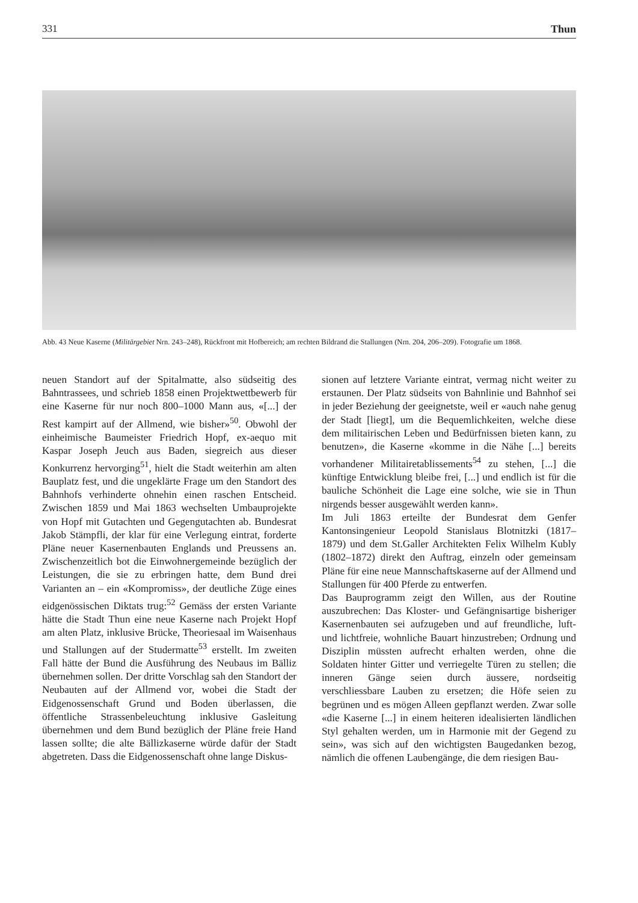331 Thun
Abb. 43 Neue Kaserne (Militärgebiet Nrn. 243–248), Rückfront mit Hofbereich; am rechten Bildrand die Stallungen (Nrn. 204, 206–209). Fotografie um 1868.
neuen Standort auf der Spitalmatte, also südseitig des Bahntrassees, und schrieb 1858 einen Projektwettbewerb für eine Kaserne für nur noch 800–1000 Mann aus, «[...] der Rest kampirt auf der Allmend, wie bisher»<sup>50</sup>. Obwohl der einheimische Baumeister Friedrich Hopf, ex-aequo mit Kaspar Joseph Jeuch aus Baden, siegreich aus dieser Konkurrenz hervorging<sup>51</sup>, hielt die Stadt weiterhin am alten Bauplatz fest, und die ungeklärte Frage um den Standort des Bahnhofs verhinderte ohnehin einen raschen Entscheid. Zwischen 1859 und Mai 1863 wechselten Umbauprojekte von Hopf mit Gutachten und Gegengutachten ab. Bundesrat Jakob Stämpfli, der klar für eine Verlegung eintrat, forderte Pläne neuer Kasernenbauten Englands und Preussens an. Zwischenzeitlich bot die Einwohnergemeinde bezüglich der Leistungen, die sie zu erbringen hatte, dem Bund drei Varianten an – ein «Kompromiss», der deutliche Züge eines eidgenössischen Diktats trug:<sup>52</sup> Gemäss der ersten Variante hätte die Stadt Thun eine neue Kaserne nach Projekt Hopf am alten Platz, inklusive Brücke, Theoriesaal im Waisenhaus und Stallungen auf der Studermatte<sup>53</sup> erstellt. Im zweiten Fall hätte der Bund die Ausführung des Neubaus im Bälliz übernehmen sollen. Der dritte Vorschlag sah den Standort der Neubauten auf der Allmend vor, wobei die Stadt der Eidgenossenschaft Grund und Boden überlassen, die öffentliche Strassenbeleuchtung inklusive Gasleitung übernehmen und dem Bund bezüglich der Pläne freie Hand lassen sollte; die alte Bällizkaserne würde dafür der Stadt abgetreten. Dass die Eidgenossenschaft ohne lange Diskus-
sionen auf letztere Variante eintrat, vermag nicht weiter zu erstaunen. Der Platz südseits von Bahnlinie und Bahnhof sei in jeder Beziehung der geeignetste, weil er «auch nahe genug der Stadt [liegt], um die Bequemlichkeiten, welche diese dem militairischen Leben und Bedürfnissen bieten kann, zu benutzen», die Kaserne «komme in die Nähe [...] bereits vorhandener Militairetablissements<sup>54</sup> zu stehen, [...] die künftige Entwicklung bleibe frei, [...] und endlich ist für die bauliche Schönheit die Lage eine solche, wie sie in Thun nirgends besser ausgewählt werden kann».
Im Juli 1863 erteilte der Bundesrat dem Genfer Kantonsingenieur Leopold Stanislaus Blotnitzki (1817–1879) und dem St.Galler Architekten Felix Wilhelm Kubly (1802–1872) direkt den Auftrag, einzeln oder gemeinsam Pläne für eine neue Mannschaftskaserne auf der Allmend und Stallungen für 400 Pferde zu entwerfen.
Das Bauprogramm zeigt den Willen, aus der Routine auszubrechen: Das Kloster- und Gefängnisartige bisheriger Kasernenbauten sei aufzugeben und auf freundliche, luft- und lichtfreie, wohnliche Bauart hinzustreben; Ordnung und Disziplin müssten aufrecht erhalten werden, ohne die Soldaten hinter Gitter und verriegelte Türen zu stellen; die inneren Gänge seien durch äussere, nordseitig verschliessbare Lauben zu ersetzen; die Höfe seien zu begrünen und es mögen Alleen gepflanzt werden. Zwar solle «die Kaserne [...] in einem heiteren idealisierten ländlichen Styl gehalten werden, um in Harmonie mit der Gegend zu sein», was sich auf den wichtigsten Baugedanken bezog, nämlich die offenen Laubengänge, die dem riesigen Bau-